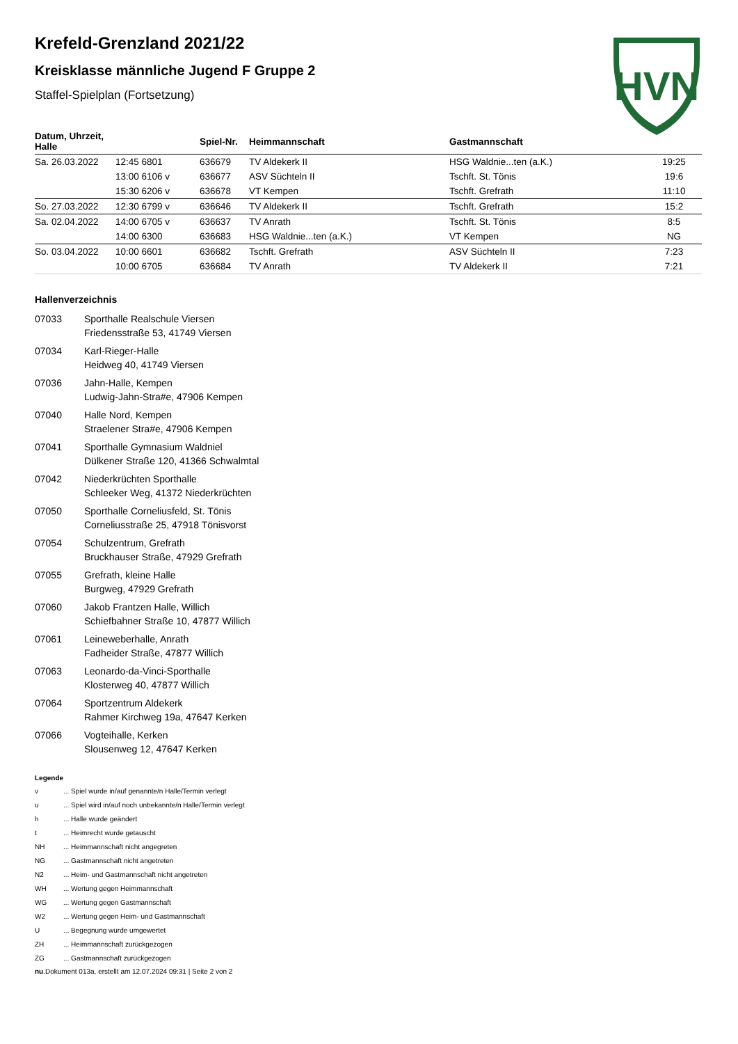HVN
Krefeld-Grenzland 2021/22
Kreisklasse männliche Jugend F Gruppe 2
Staffel-Spielplan (Fortsetzung)
| Datum, Uhrzeit, Halle | | Spiel-Nr. | Heimmannschaft | Gastmannschaft | |
| --- | --- | --- | --- | --- | --- |
| Sa. 26.03.2022 | 12:45 6801 | 636679 | TV Aldekerk II | HSG Waldnie...ten (a.K.) | 19:25 |
| | 13:00 6106 v | 636677 | ASV Süchteln II | Tschft. St. Tönis | 19:6 |
| | 15:30 6206 v | 636678 | VT Kempen | Tschft. Grefrath | 11:10 |
| So. 27.03.2022 | 12:30 6799 v | 636646 | TV Aldekerk II | Tschft. Grefrath | 15:2 |
| Sa. 02.04.2022 | 14:00 6705 v | 636637 | TV Anrath | Tschft. St. Tönis | 8:5 |
| | 14:00 6300 | 636683 | HSG Waldnie...ten (a.K.) | VT Kempen | NG |
| So. 03.04.2022 | 10:00 6601 | 636682 | Tschft. Grefrath | ASV Süchteln II | 7:23 |
| | 10:00 6705 | 636684 | TV Anrath | TV Aldekerk II | 7:21 |
Hallenverzeichnis
07033 Sporthalle Realschule Viersen
Friedensstraße 53, 41749 Viersen
07034 Karl-Rieger-Halle
Heidweg 40, 41749 Viersen
07036 Jahn-Halle, Kempen
Ludwig-Jahn-Stra#e, 47906 Kempen
07040 Halle Nord, Kempen
Straelener Stra#e, 47906 Kempen
07041 Sporthalle Gymnasium Waldniel
Dülkener Straße 120, 41366 Schwalmtal
07042 Niederkrüchten Sporthalle
Schleeker Weg, 41372 Niederkrüchten
07050 Sporthalle Corneliusfeld, St. Tönis
Corneliusstraße 25, 47918 Tönisvorst
07054 Schulzentrum, Grefrath
Bruckhauser Straße, 47929 Grefrath
07055 Grefrath, kleine Halle
Burgweg, 47929 Grefrath
07060 Jakob Frantzen Halle, Willich
Schiefbahner Straße 10, 47877 Willich
07061 Leineweberhalle, Anrath
Fadheider Straße, 47877 Willich
07063 Leonardo-da-Vinci-Sporthalle
Klosterweg 40, 47877 Willich
07064 Sportzentrum Aldekerk
Rahmer Kirchweg 19a, 47647 Kerken
07066 Vogteihalle, Kerken
Slousenweg 12, 47647 Kerken
Legende
v ... Spiel wurde in/auf genannte/n Halle/Termin verlegt
u ... Spiel wird in/auf noch unbekannte/n Halle/Termin verlegt
h ... Halle wurde geändert
t ... Heimrecht wurde getauscht
NH ... Heimmannschaft nicht angegreten
NG ... Gastmannschaft nicht angetreten
N2 ... Heim- und Gastmannschaft nicht angetreten
WH ... Wertung gegen Heimmannschaft
WG ... Wertung gegen Gastmannschaft
W2 ... Wertung gegen Heim- und Gastmannschaft
U ... Begegnung wurde umgewertet
ZH ... Heimmannschaft zurückgezogen
ZG ... Gastmannschaft zurückgezogen
nu.Dokument 013a, erstellt am 12.07.2024 09:31 | Seite 2 von 2